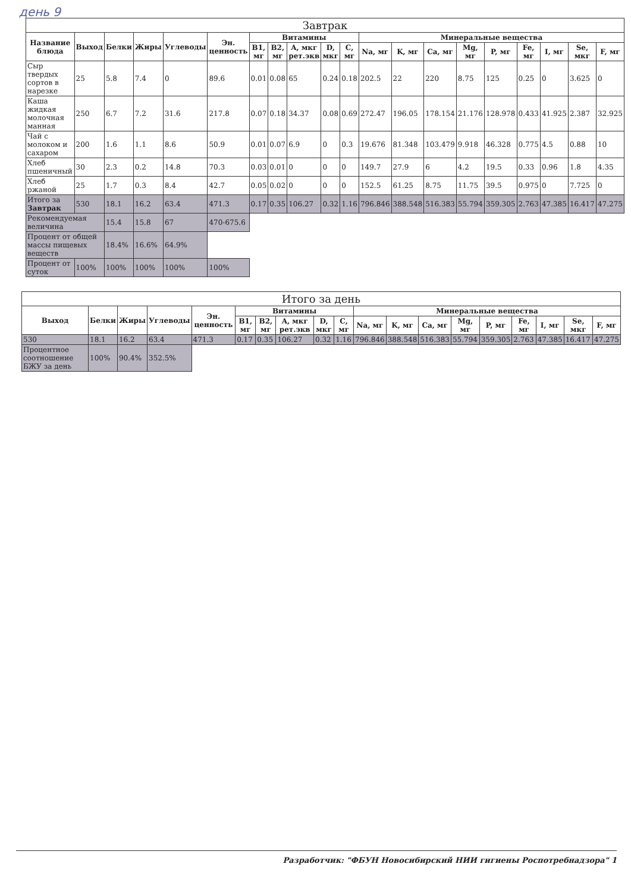день 9
| Завтрак | | | | | | | | | | | | | | | | | | | |
| --- | --- | --- | --- | --- | --- | --- | --- | --- | --- | --- | --- | --- | --- | --- | --- | --- | --- | --- | --- |
| Название блюда | Выход | Белки | Жиры | Углеводы | Эн. ценность | Витамины | | | | | Минеральные вещества | | | | | | | | |
| | | | | | | B1, мг | B2, мг | A, мкг рет.экв | D, мкг | C, мг | Na, мг | K, мг | Ca, мг | Mg, мг | P, мг | Fe, мг | I, мг | Se, мкг | F, мг |
| Сыр твердых сортов в нарезке | 25 | 5.8 | 7.4 | 0 | 89.6 | 0.01 | 0.08 | 65 | 0.24 | 0.18 | 202.5 | 22 | 220 | 8.75 | 125 | 0.25 | 0 | 3.625 | 0 |
| Каша жидкая молочная манная | 250 | 6.7 | 7.2 | 31.6 | 217.8 | 0.07 | 0.18 | 34.37 | 0.08 | 0.69 | 272.47 | 196.05 | 178.154 | 21.176 | 128.978 | 0.433 | 41.925 | 2.387 | 32.925 |
| Чай с молоком и сахаром | 200 | 1.6 | 1.1 | 8.6 | 50.9 | 0.01 | 0.07 | 6.9 | 0 | 0.3 | 19.676 | 81.348 | 103.479 | 9.918 | 46.328 | 0.775 | 4.5 | 0.88 | 10 |
| Хлеб пшеничный | 30 | 2.3 | 0.2 | 14.8 | 70.3 | 0.03 | 0.01 | 0 | 0 | 0 | 149.7 | 27.9 | 6 | 4.2 | 19.5 | 0.33 | 0.96 | 1.8 | 4.35 |
| Хлеб ржаной | 25 | 1.7 | 0.3 | 8.4 | 42.7 | 0.05 | 0.02 | 0 | 0 | 0 | 152.5 | 61.25 | 8.75 | 11.75 | 39.5 | 0.975 | 0 | 7.725 | 0 |
| Итого за Завтрак | 530 | 18.1 | 16.2 | 63.4 | 471.3 | 0.17 | 0.35 | 106.27 | 0.32 | 1.16 | 796.846 | 388.548 | 516.383 | 55.794 | 359.305 | 2.763 | 47.385 | 16.417 | 47.275 |
| Рекомендуемая величина | | 15.4 | 15.8 | 67 | 470-675.6 | | | | | | | | | | | | | | |
| Процент от общей массы пищевых веществ | | 18.4% | 16.6% | 64.9% | | | | | | | | | | | | | | | |
| Процент от суток | 100% | 100% | 100% | 100% | 100% | | | | | | | | | | | | | | |
| Итого за день | | | | | | | | | | | | | | | | | | |
| --- | --- | --- | --- | --- | --- | --- | --- | --- | --- | --- | --- | --- | --- | --- | --- | --- | --- | --- |
| Выход | Белки | Жиры | Углеводы | Эн. ценность | Витамины | | | | | Минеральные вещества | | | | | | | | |
| | | | | | B1, мг | B2, мг | A, мкг рет.экв | D, мкг | C, мг | Na, мг | K, мг | Ca, мг | Mg, мг | P, мг | Fe, мг | I, мг | Se, мкг | F, мг |
| 530 | 18.1 | 16.2 | 63.4 | 471.3 | 0.17 | 0.35 | 106.27 | 0.32 | 1.16 | 796.846 | 388.548 | 516.383 | 55.794 | 359.305 | 2.763 | 47.385 | 16.417 | 47.275 |
| Процентное соотношение БЖУ за день | 100% | 90.4% | 352.5% | | | | | | | | | | | | | | | |
Разработчик: "ФБУН Новосибирский НИИ гигиены Роспотребнадзора" 1